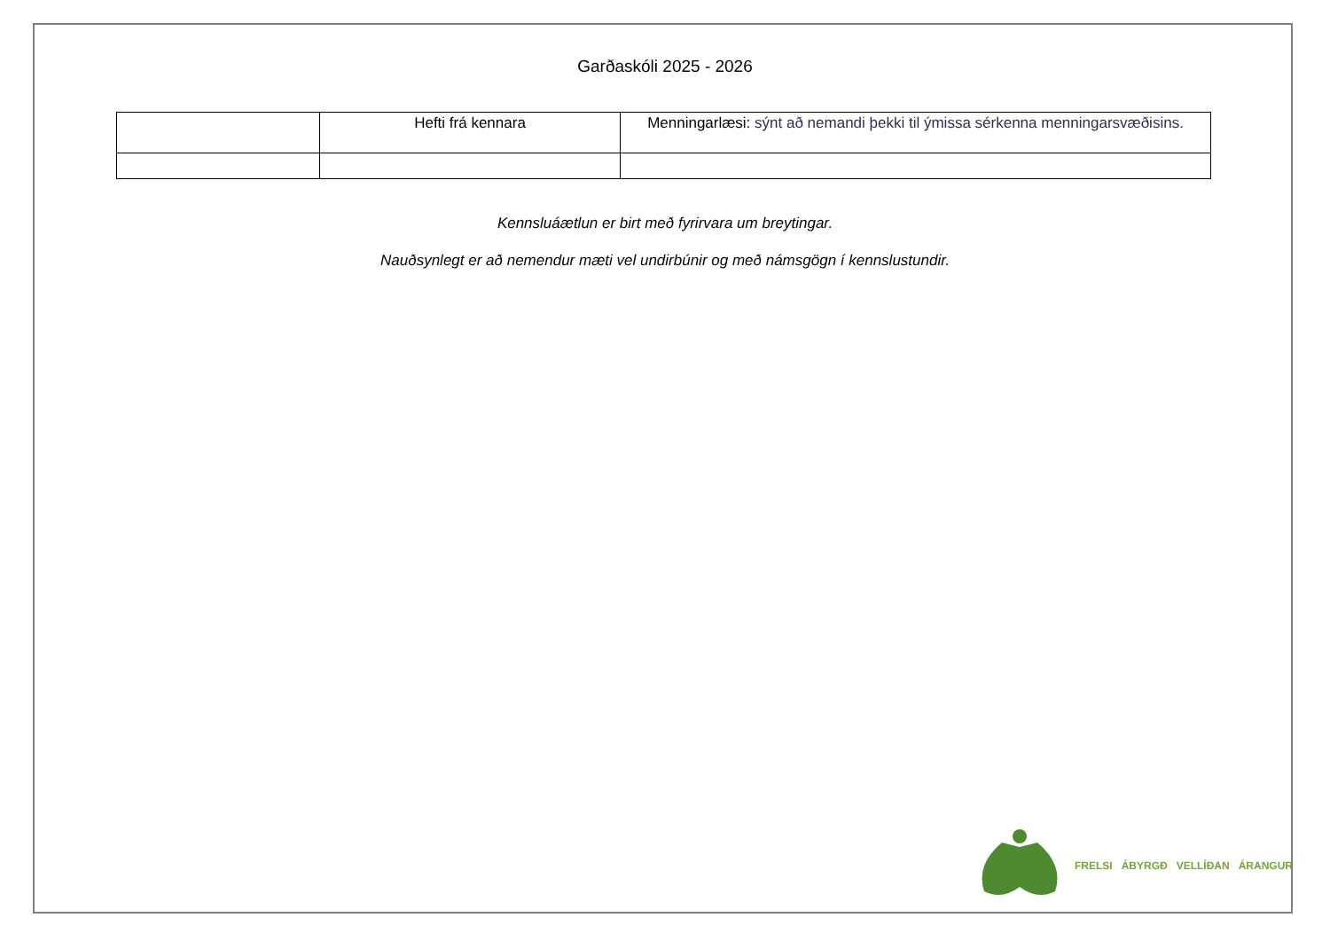Garðaskóli 2025 - 2026
| | Hefti frá kennara | Menningarlæsi: sýnt að nemandi þekki til ýmissa sérkenna menningarsvæðisins. |
Kennsluáætlun er birt með fyrirvara um breytingar.
Nauðsynlegt er að nemendur mæti vel undirbúnir og með námsgögn í kennslustundir.
FRELSI ÁBYRGÐ VELLÍÐAN ÁRANGUR